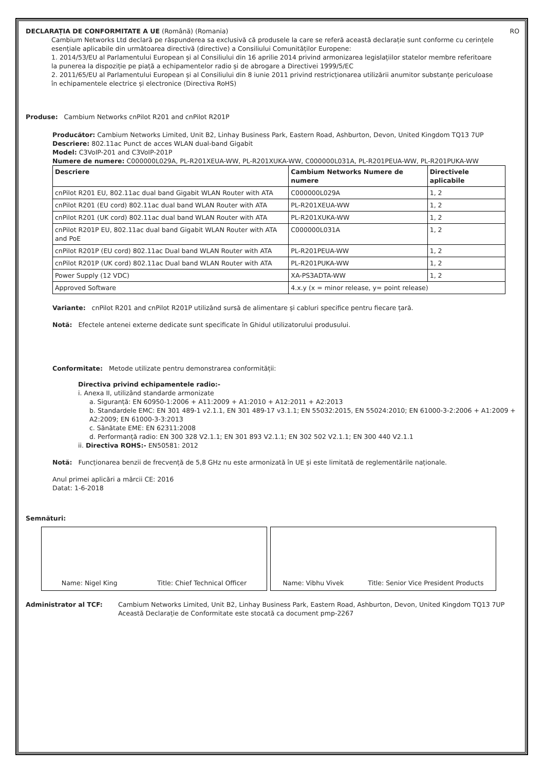RO
DECLARAȚIA DE CONFORMITATE A UE (Română) (Romania)
Cambium Networks Ltd declară pe răspunderea sa exclusivă că produsele la care se referă această declarație sunt conforme cu cerințele esențiale aplicabile din următoarea directivă (directive) a Consiliului Comunităților Europene:
1. 2014/53/EU al Parlamentului European și al Consiliului din 16 aprilie 2014 privind armonizarea legislațiilor statelor membre referitoare la punerea la dispoziție pe piață a echipamentelor radio și de abrogare a Directivei 1999/5/EC
2. 2011/65/EU al Parlamentului European și al Consiliului din 8 iunie 2011 privind restricționarea utilizării anumitor substanțe periculoase în echipamentele electrice și electronice (Directiva RoHS)
Produse: Cambium Networks cnPilot R201 and cnPilot R201P
Producător: Cambium Networks Limited, Unit B2, Linhay Business Park, Eastern Road, Ashburton, Devon, United Kingdom TQ13 7UP
Descriere: 802.11ac Punct de acces WLAN dual-band Gigabit
Model: C3VoIP-201 and C3VoIP-201P
Numere de numere: C000000L029A, PL-R201XEUA-WW, PL-R201XUKA-WW, C000000L031A, PL-R201PEUA-WW, PL-R201PUKA-WW
| Descriere | Cambium Networks Numere de numere | Directivele aplicabile |
| --- | --- | --- |
| cnPilot R201 EU, 802.11ac dual band Gigabit WLAN Router with ATA | C000000L029A | 1, 2 |
| cnPilot R201 (EU cord) 802.11ac dual band WLAN Router with ATA | PL-R201XEUA-WW | 1, 2 |
| cnPilot R201 (UK cord) 802.11ac dual band WLAN Router with ATA | PL-R201XUKA-WW | 1, 2 |
| cnPilot R201P EU, 802.11ac dual band Gigabit WLAN Router with ATA and PoE | C000000L031A | 1, 2 |
| cnPilot R201P (EU cord) 802.11ac Dual band WLAN Router with ATA | PL-R201PEUA-WW | 1, 2 |
| cnPilot R201P (UK cord) 802.11ac Dual band WLAN Router with ATA | PL-R201PUKA-WW | 1, 2 |
| Power Supply (12 VDC) | XA-PS3ADTA-WW | 1, 2 |
| Approved Software | 4.x.y (x = minor release, y= point release) | |
Variante: cnPilot R201 and cnPilot R201P utilizând sursă de alimentare și cabluri specifice pentru fiecare țară.
Notă: Efectele antenei externe dedicate sunt specificate în Ghidul utilizatorului produsului.
Conformitate: Metode utilizate pentru demonstrarea conformității:
Directiva privind echipamentele radio:-
i. Anexa II, utilizând standarde armonizate
a. Siguranță: EN 60950-1:2006 + A11:2009 + A1:2010 + A12:2011 + A2:2013
b. Standardele EMC: EN 301 489-1 v2.1.1, EN 301 489-17 v3.1.1; EN 55032:2015, EN 55024:2010; EN 61000-3-2:2006 + A1:2009 + A2:2009; EN 61000-3-3:2013
c. Sănătate EME: EN 62311:2008
d. Performanță radio: EN 300 328 V2.1.1; EN 301 893 V2.1.1; EN 302 502 V2.1.1; EN 300 440 V2.1.1
ii. Directiva ROHS:- EN50581: 2012
Notă: Funcționarea benzii de frecvență de 5,8 GHz nu este armonizată în UE și este limitată de reglementările naționale.
Anul primei aplicări a mărcii CE: 2016
Datat: 1-6-2018
Semnături:
Name: Nigel King Title: Chief Technical Officer Name: Vibhu Vivek Title: Senior Vice President Products
Administrator al TCF: Cambium Networks Limited, Unit B2, Linhay Business Park, Eastern Road, Ashburton, Devon, United Kingdom TQ13 7UP
Această Declarație de Conformitate este stocată ca document pmp-2267